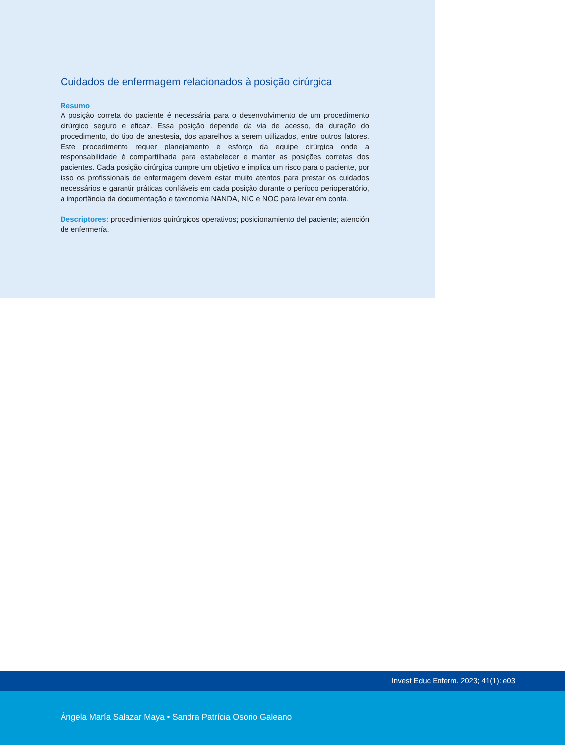Cuidados de enfermagem relacionados à posição cirúrgica
Resumo
A posição correta do paciente é necessária para o desenvolvimento de um procedimento cirúrgico seguro e eficaz. Essa posição depende da via de acesso, da duração do procedimento, do tipo de anestesia, dos aparelhos a serem utilizados, entre outros fatores. Este procedimento requer planejamento e esforço da equipe cirúrgica onde a responsabilidade é compartilhada para estabelecer e manter as posições corretas dos pacientes. Cada posição cirúrgica cumpre um objetivo e implica um risco para o paciente, por isso os profissionais de enfermagem devem estar muito atentos para prestar os cuidados necessários e garantir práticas confiáveis em cada posição durante o período perioperatório, a importância da documentação e taxonomia NANDA, NIC e NOC para levar em conta.
Descriptores: procedimientos quirúrgicos operativos; posicionamiento del paciente; atención de enfermería.
Invest Educ Enferm. 2023; 41(1): e03
Ángela María Salazar Maya • Sandra Patrícia Osorio Galeano